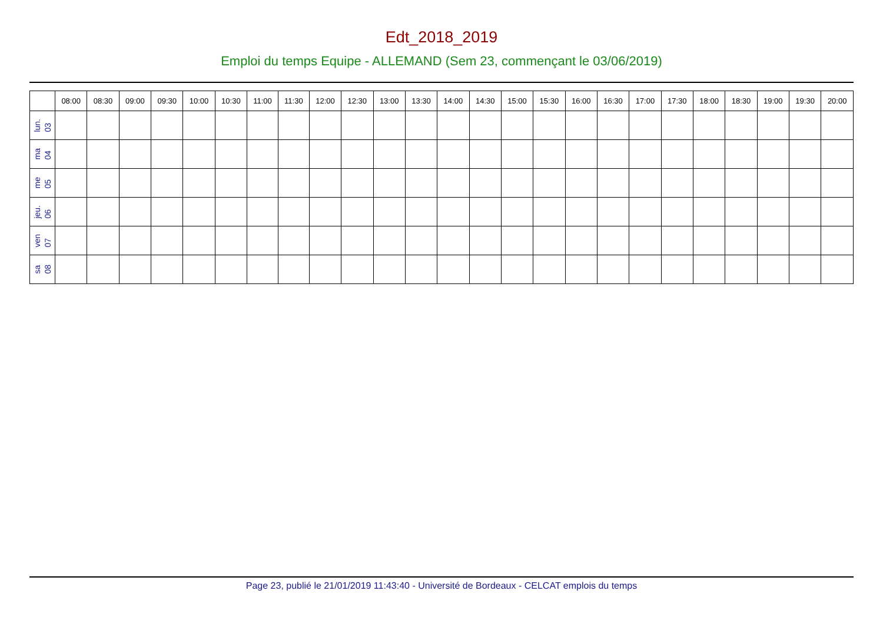Edt_2018_2019
Emploi du temps Equipe - ALLEMAND (Sem 23, commençant le 03/06/2019)
| | 08:00 | 08:30 | 09:00 | 09:30 | 10:00 | 10:30 | 11:00 | 11:30 | 12:00 | 12:30 | 13:00 | 13:30 | 14:00 | 14:30 | 15:00 | 15:30 | 16:00 | 16:30 | 17:00 | 17:30 | 18:00 | 18:30 | 19:00 | 19:30 | 20:00 |
| --- | --- | --- | --- | --- | --- | --- | --- | --- | --- | --- | --- | --- | --- | --- | --- | --- | --- | --- | --- | --- | --- | --- | --- | --- | --- |
| lun. 03 | | | | | | | | | | | | | | | | | | | | | | | | | |
| ma 04 | | | | | | | | | | | | | | | | | | | | | | | | | |
| me 05 | | | | | | | | | | | | | | | | | | | | | | | | | |
| jeu. 06 | | | | | | | | | | | | | | | | | | | | | | | | | |
| ven 07 | | | | | | | | | | | | | | | | | | | | | | | | | |
| sa 08 | | | | | | | | | | | | | | | | | | | | | | | | | |
Page 23, publié le 21/01/2019 11:43:40 - Université de Bordeaux - CELCAT emplois du temps